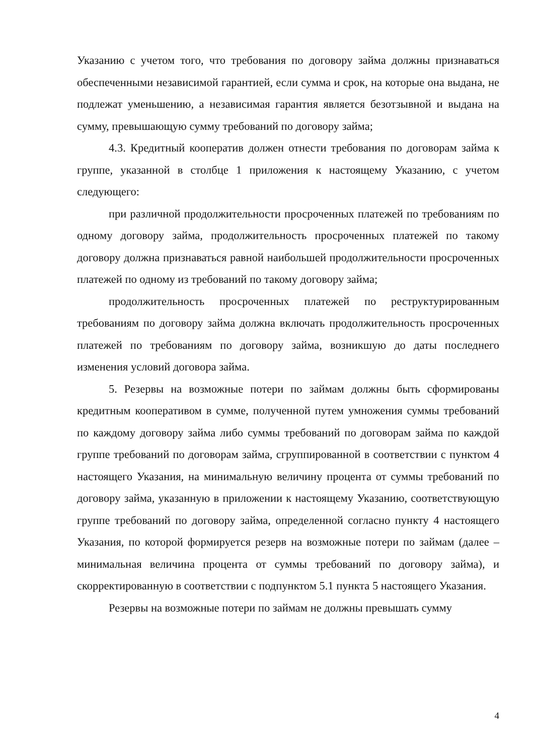Указанию с учетом того, что требования по договору займа должны признаваться обеспеченными независимой гарантией, если сумма и срок, на которые она выдана, не подлежат уменьшению, а независимая гарантия является безотзывной и выдана на сумму, превышающую сумму требований по договору займа;
4.3. Кредитный кооператив должен отнести требования по договорам займа к группе, указанной в столбце 1 приложения к настоящему Указанию, с учетом следующего:
при различной продолжительности просроченных платежей по требованиям по одному договору займа, продолжительность просроченных платежей по такому договору должна признаваться равной наибольшей продолжительности просроченных платежей по одному из требований по такому договору займа;
продолжительность просроченных платежей по реструктурированным требованиям по договору займа должна включать продолжительность просроченных платежей по требованиям по договору займа, возникшую до даты последнего изменения условий договора займа.
5. Резервы на возможные потери по займам должны быть сформированы кредитным кооперативом в сумме, полученной путем умножения суммы требований по каждому договору займа либо суммы требований по договорам займа по каждой группе требований по договорам займа, сгруппированной в соответствии с пунктом 4 настоящего Указания, на минимальную величину процента от суммы требований по договору займа, указанную в приложении к настоящему Указанию, соответствующую группе требований по договору займа, определенной согласно пункту 4 настоящего Указания, по которой формируется резерв на возможные потери по займам (далее – минимальная величина процента от суммы требований по договору займа), и скорректированную в соответствии с подпунктом 5.1 пункта 5 настоящего Указания.
Резервы на возможные потери по займам не должны превышать сумму
4